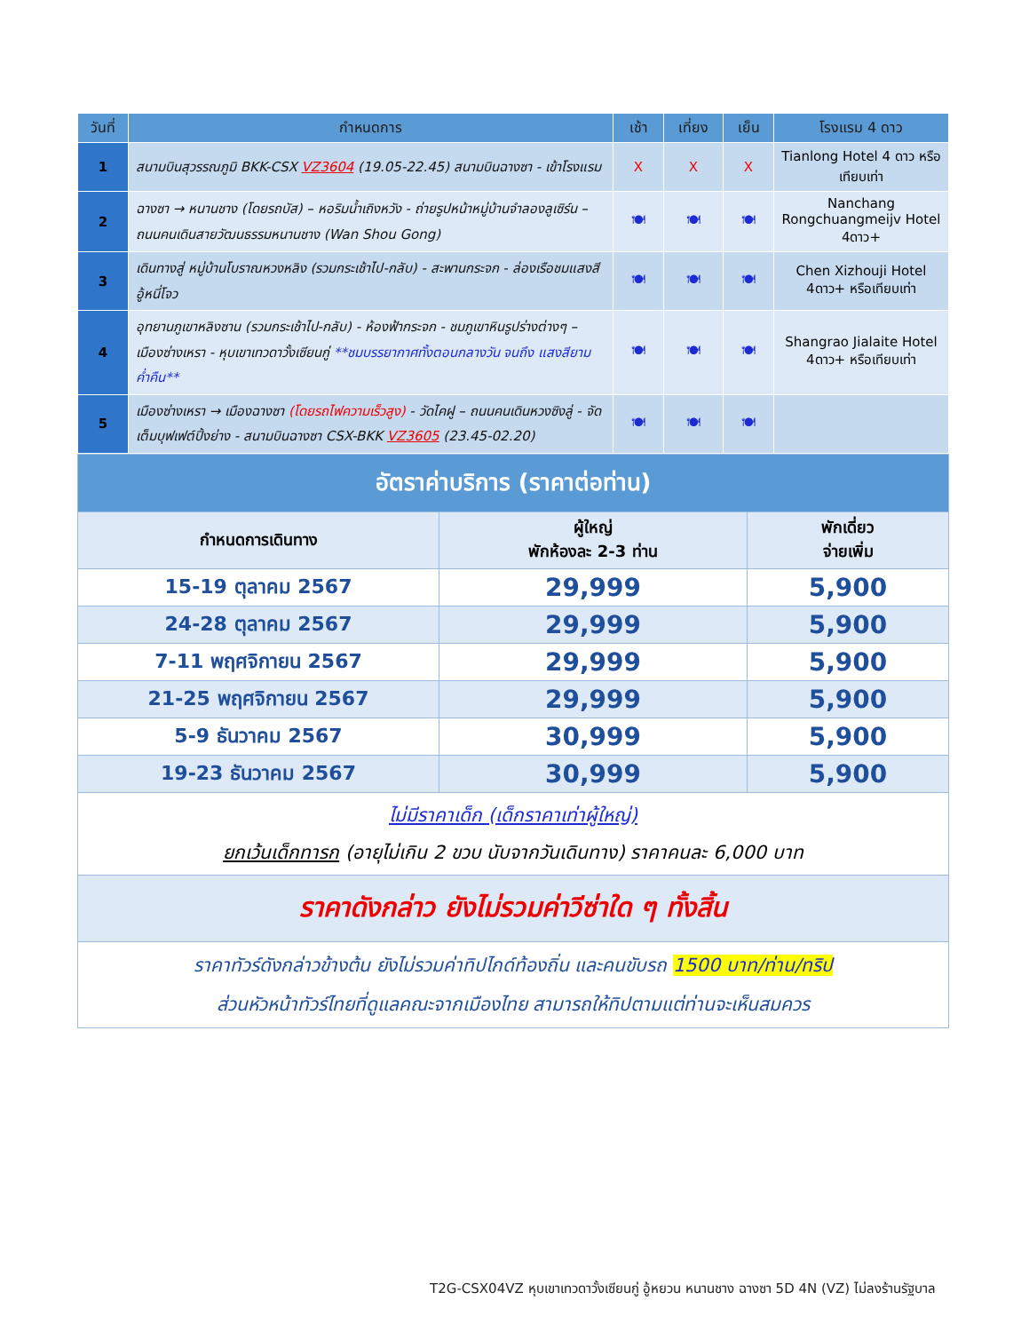| วันที่ | กำหนดการ | เช้า | เที่ยง | เย็น | โรงแรม 4 ดาว |
| --- | --- | --- | --- | --- | --- |
| 1 | สนามบินสุวรรณภูมิ BKK-CSX VZ3604 (19.05-22.45) สนามบินฉางซา - เข้าโรงแรม | X | X | X | Tianlong Hotel 4 ดาว หรือเทียบเท่า |
| 2 | ฉางซา → หนานชาง (โดยรถบัส) – หอริมน้ำเถิงหวัง - ถ่ายรูปหน้าหมู่บ้านจำลองลูเซิร์น – ถนนคนเดินสายวัฒนธรรมหนานชาง (Wan Shou Gong) | 🍽 | 🍽 | 🍽 | Nanchang Rongchuangmeijv Hotel 4ดาว+ |
| 3 | เดินทางสู่ หมู่บ้านโบราณหวงหลิง (รวมกระเช้าไป-กลับ) - สะพานกระจก - ล่องเรือชมแสงสีอู้หนี่โจว | 🍽 | 🍽 | 🍽 | Chen Xizhouji Hotel 4ดาว+ หรือเทียบเท่า |
| 4 | อุทยานภูเขาหลิงซาน (รวมกระเช้าไป-กลับ) - ห้องฟ้ากระจก - ชมภูเขาหินรูปร่างต่างๆ – เมืองซ่างเหรา - หุบเขาเทวดาวั้งเซียนกู่ **ชมบรรยากาศทั้งตอนกลางวัน จนถึง แสงสียามค่ำคืน** | 🍽 | 🍽 | 🍽 | Shangrao Jialaite Hotel 4ดาว+ หรือเทียบเท่า |
| 5 | เมืองซ่างเหรา → เมืองฉางซา (โดยรถไฟความเร็วสูง) - วัดไคฝู – ถนนคนเดินหวงซิงลู่ - จัดเต็มบุฟเฟต์ปิ้งย่าง - สนามบินฉางซา CSX-BKK VZ3605 (23.45-02.20) | 🍽 | 🍽 | 🍽 | |
| อัตราค่าบริการ (ราคาต่อท่าน) | | |
| กำหนดการเดินทาง | ผู้ใหญ่ พักห้องละ 2-3 ท่าน | พักเดี่ยว จ่ายเพิ่ม |
| 15-19 ตุลาคม 2567 | 29,999 | 5,900 |
| 24-28 ตุลาคม 2567 | 29,999 | 5,900 |
| 7-11 พฤศจิกายน 2567 | 29,999 | 5,900 |
| 21-25 พฤศจิกายน 2567 | 29,999 | 5,900 |
| 5-9 ธันวาคม 2567 | 30,999 | 5,900 |
| 19-23 ธันวาคม 2567 | 30,999 | 5,900 |
| ไม่มีราคาเด็ก (เด็กราคาเท่าผู้ใหญ่) ยกเว้นเด็กทารก (อายุไม่เกิน 2 ขวบ นับจากวันเดินทาง) ราคาคนละ 6,000 บาท | | |
| ราคาดังกล่าว ยังไม่รวมค่าวีซ่าใด ๆ ทั้งสิ้น | | |
| ราคาทัวร์ดังกล่าวข้างต้น ยังไม่รวมค่าทิปไกด์ท้องถิ่น และคนขับรถ 1500 บาท/ท่าน/ทริป ส่วนหัวหน้าทัวร์ไทยที่ดูแลคณะจากเมืองไทย สามารถให้ทิปตามแต่ท่านจะเห็นสมควร | | |
T2G-CSX04VZ หุบเขาเทวดาวั้งเซียนกู่ อู้หยวน หนานชาง ฉางซา 5D 4N (VZ) ไม่ลงร้านรัฐบาล